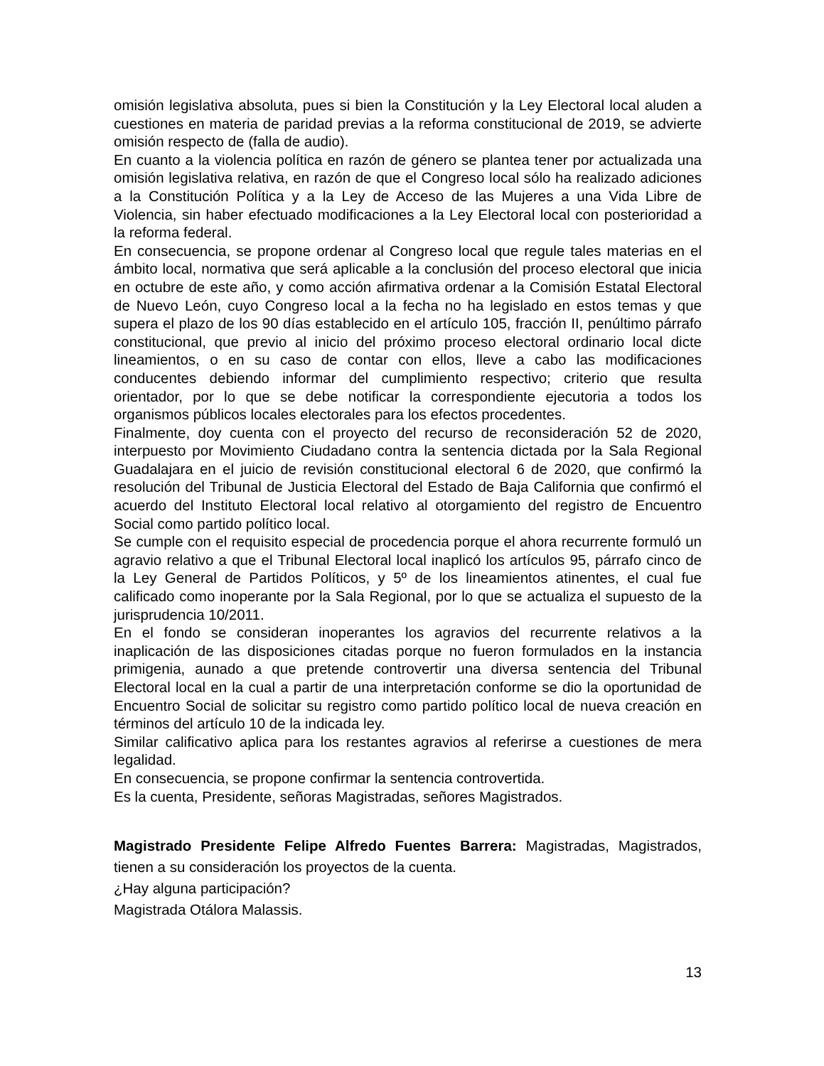omisión legislativa absoluta, pues si bien la Constitución y la Ley Electoral local aluden a cuestiones en materia de paridad previas a la reforma constitucional de 2019, se advierte omisión respecto de (falla de audio).
En cuanto a la violencia política en razón de género se plantea tener por actualizada una omisión legislativa relativa, en razón de que el Congreso local sólo ha realizado adiciones a la Constitución Política y a la Ley de Acceso de las Mujeres a una Vida Libre de Violencia, sin haber efectuado modificaciones a la Ley Electoral local con posterioridad a la reforma federal.
En consecuencia, se propone ordenar al Congreso local que regule tales materias en el ámbito local, normativa que será aplicable a la conclusión del proceso electoral que inicia en octubre de este año, y como acción afirmativa ordenar a la Comisión Estatal Electoral de Nuevo León, cuyo Congreso local a la fecha no ha legislado en estos temas y que supera el plazo de los 90 días establecido en el artículo 105, fracción II, penúltimo párrafo constitucional, que previo al inicio del próximo proceso electoral ordinario local dicte lineamientos, o en su caso de contar con ellos, lleve a cabo las modificaciones conducentes debiendo informar del cumplimiento respectivo; criterio que resulta orientador, por lo que se debe notificar la correspondiente ejecutoria a todos los organismos públicos locales electorales para los efectos procedentes.
Finalmente, doy cuenta con el proyecto del recurso de reconsideración 52 de 2020, interpuesto por Movimiento Ciudadano contra la sentencia dictada por la Sala Regional Guadalajara en el juicio de revisión constitucional electoral 6 de 2020, que confirmó la resolución del Tribunal de Justicia Electoral del Estado de Baja California que confirmó el acuerdo del Instituto Electoral local relativo al otorgamiento del registro de Encuentro Social como partido político local.
Se cumple con el requisito especial de procedencia porque el ahora recurrente formuló un agravio relativo a que el Tribunal Electoral local inaplicó los artículos 95, párrafo cinco de la Ley General de Partidos Políticos, y 5º de los lineamientos atinentes, el cual fue calificado como inoperante por la Sala Regional, por lo que se actualiza el supuesto de la jurisprudencia 10/2011.
En el fondo se consideran inoperantes los agravios del recurrente relativos a la inaplicación de las disposiciones citadas porque no fueron formulados en la instancia primigenia, aunado a que pretende controvertir una diversa sentencia del Tribunal Electoral local en la cual a partir de una interpretación conforme se dio la oportunidad de Encuentro Social de solicitar su registro como partido político local de nueva creación en términos del artículo 10 de la indicada ley.
Similar calificativo aplica para los restantes agravios al referirse a cuestiones de mera legalidad.
En consecuencia, se propone confirmar la sentencia controvertida.
Es la cuenta, Presidente, señoras Magistradas, señores Magistrados.
Magistrado Presidente Felipe Alfredo Fuentes Barrera: Magistradas, Magistrados, tienen a su consideración los proyectos de la cuenta.
¿Hay alguna participación?
Magistrada Otálora Malassis.
13